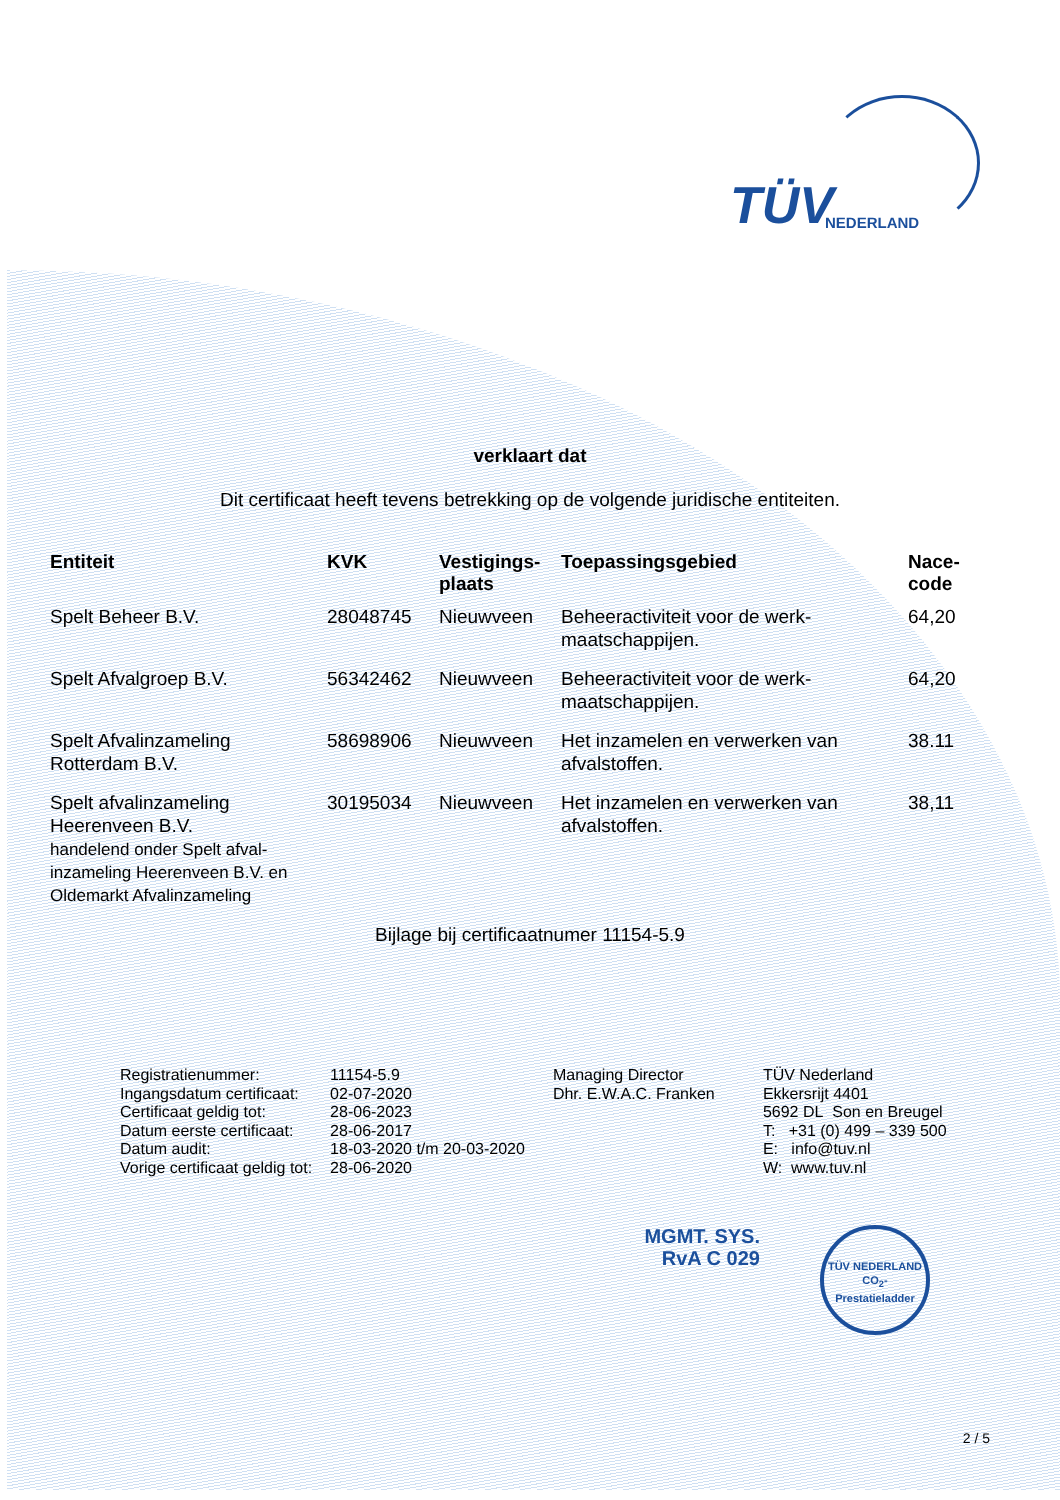TÜV NEDERLAND
verklaart dat
Dit certificaat heeft tevens betrekking op de volgende juridische entiteiten.
| Entiteit | KVK | Vestigings- plaats | Toepassingsgebied | Nace- code |
| --- | --- | --- | --- | --- |
| Spelt Beheer B.V. | 28048745 | Nieuwveen | Beheeractiviteit voor de werk- maatschappijen. | 64,20 |
| Spelt Afvalgroep B.V. | 56342462 | Nieuwveen | Beheeractiviteit voor de werk- maatschappijen. | 64,20 |
| Spelt Afvalinzameling Rotterdam B.V. | 58698906 | Nieuwveen | Het inzamelen en verwerken van afvalstoffen. | 38.11 |
| Spelt afvalinzameling Heerenveen B.V. handelend onder Spelt afval- inzameling Heerenveen B.V. en Oldemarkt Afvalinzameling | 30195034 | Nieuwveen | Het inzamelen en verwerken van afvalstoffen. | 38,11 |
Bijlage bij certificaatnumer 11154-5.9
| Registratienummer: | 11154-5.9 |
| Ingangsdatum certificaat: | 02-07-2020 |
| Certificaat geldig tot: | 28-06-2023 |
| Datum eerste certificaat: | 28-06-2017 |
| Datum audit: | 18-03-2020 t/m 20-03-2020 |
| Vorige certificaat geldig tot: | 28-06-2020 |
Managing Director
Dhr. E.W.A.C. Franken
TÜV Nederland
Ekkersrijt 4401
5692 DL Son en Breugel
T: +31 (0) 499 – 339 500
E: info@tuv.nl
W: www.tuv.nl
MGMT. SYS.
RvA C 029
TÜV NEDERLAND
CO<sub>2</sub>-Prestatieladder
2 / 5